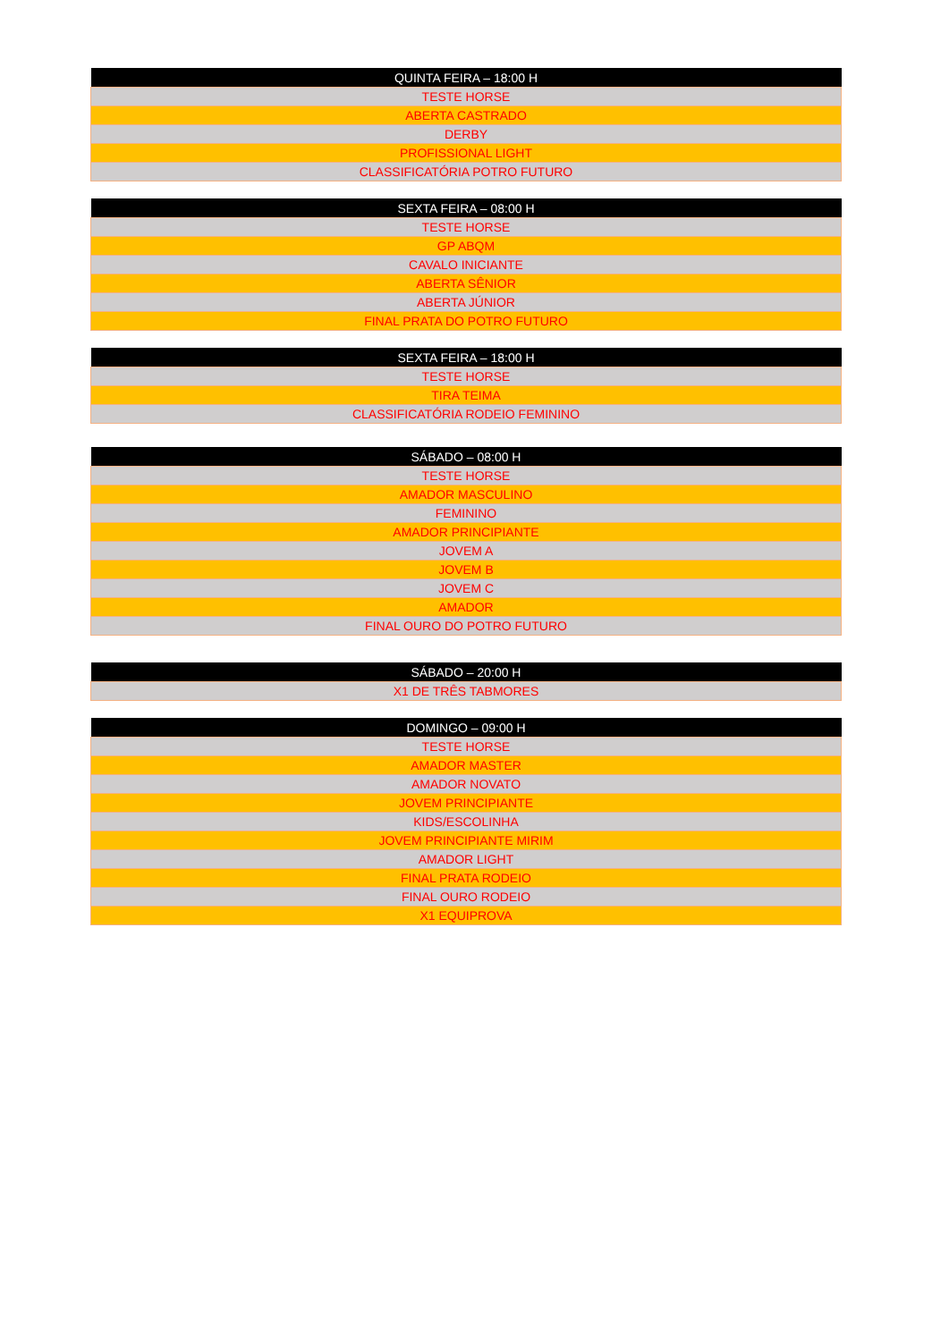| QUINTA FEIRA – 18:00 H |
| --- |
| TESTE HORSE |
| ABERTA CASTRADO |
| DERBY |
| PROFISSIONAL LIGHT |
| CLASSIFICATÓRIA POTRO FUTURO |
| SEXTA FEIRA – 08:00 H |
| --- |
| TESTE HORSE |
| GP ABQM |
| CAVALO INICIANTE |
| ABERTA SÊNIOR |
| ABERTA JÚNIOR |
| FINAL PRATA DO POTRO FUTURO |
| SEXTA FEIRA – 18:00 H |
| --- |
| TESTE HORSE |
| TIRA TEIMA |
| CLASSIFICATÓRIA RODEIO FEMININO |
| SÁBADO – 08:00 H |
| --- |
| TESTE HORSE |
| AMADOR MASCULINO |
| FEMININO |
| AMADOR PRINCIPIANTE |
| JOVEM A |
| JOVEM B |
| JOVEM C |
| AMADOR |
| FINAL OURO DO POTRO FUTURO |
| SÁBADO – 20:00 H |
| --- |
| X1 DE TRÊS TABMORES |
| DOMINGO – 09:00 H |
| --- |
| TESTE HORSE |
| AMADOR MASTER |
| AMADOR NOVATO |
| JOVEM PRINCIPIANTE |
| KIDS/ESCOLINHA |
| JOVEM PRINCIPIANTE MIRIM |
| AMADOR LIGHT |
| FINAL PRATA RODEIO |
| FINAL OURO RODEIO |
| X1 EQUIPROVA |